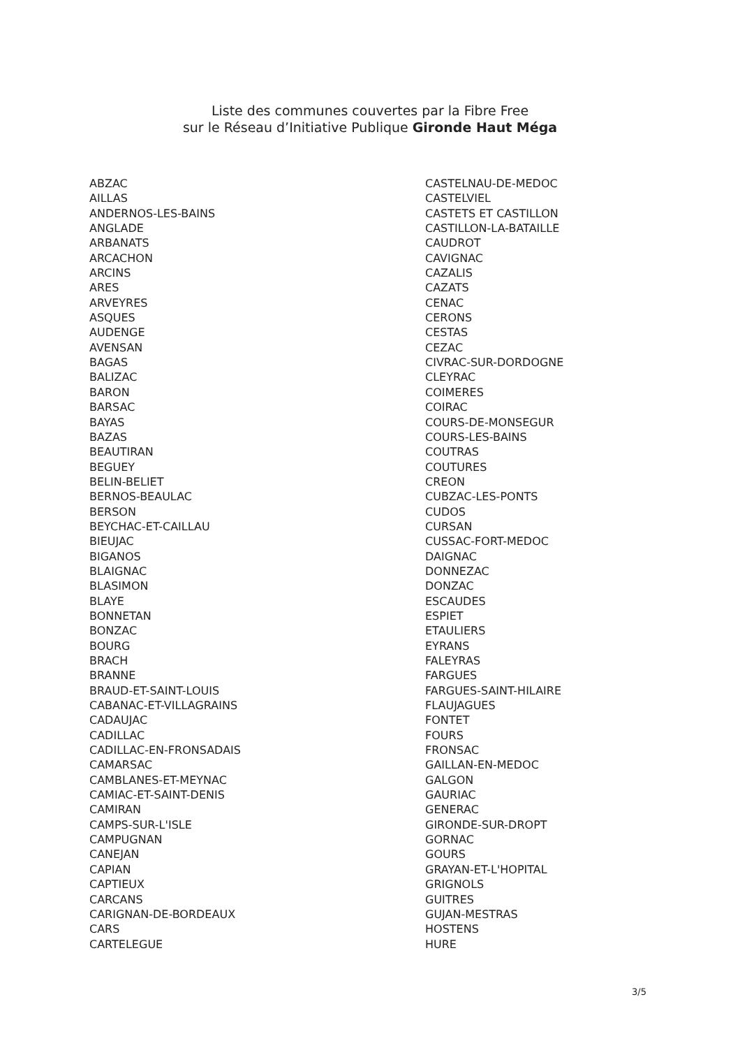Liste des communes couvertes par la Fibre Free
sur le Réseau d’Initiative Publique Gironde Haut Méga
ABZAC
AILLAS
ANDERNOS-LES-BAINS
ANGLADE
ARBANATS
ARCACHON
ARCINS
ARES
ARVEYRES
ASQUES
AUDENGE
AVENSAN
BAGAS
BALIZAC
BARON
BARSAC
BAYAS
BAZAS
BEAUTIRAN
BEGUEY
BELIN-BELIET
BERNOS-BEAULAC
BERSON
BEYCHAC-ET-CAILLAU
BIEUJAC
BIGANOS
BLAIGNAC
BLASIMON
BLAYE
BONNETAN
BONZAC
BOURG
BRACH
BRANNE
BRAUD-ET-SAINT-LOUIS
CABANAC-ET-VILLAGRAINS
CADAUJAC
CADILLAC
CADILLAC-EN-FRONSADAIS
CAMARSAC
CAMBLANES-ET-MEYNAC
CAMIAC-ET-SAINT-DENIS
CAMIRAN
CAMPS-SUR-L'ISLE
CAMPUGNAN
CANEJAN
CAPIAN
CAPTIEUX
CARCANS
CARIGNAN-DE-BORDEAUX
CARS
CARTELEGUE
CASTELNAU-DE-MEDOC
CASTELVIEL
CASTETS ET CASTILLON
CASTILLON-LA-BATAILLE
CAUDROT
CAVIGNAC
CAZALIS
CAZATS
CENAC
CERONS
CESTAS
CEZAC
CIVRAC-SUR-DORDOGNE
CLEYRAC
COIMERES
COIRAC
COURS-DE-MONSEGUR
COURS-LES-BAINS
COUTRAS
COUTURES
CREON
CUBZAC-LES-PONTS
CUDOS
CURSAN
CUSSAC-FORT-MEDOC
DAIGNAC
DONNEZAC
DONZAC
ESCAUDES
ESPIET
ETAULIERS
EYRANS
FALEYRAS
FARGUES
FARGUES-SAINT-HILAIRE
FLAUJAGUES
FONTET
FOURS
FRONSAC
GAILLAN-EN-MEDOC
GALGON
GAURIAC
GENERAC
GIRONDE-SUR-DROPT
GORNAC
GOURS
GRAYAN-ET-L'HOPITAL
GRIGNOLS
GUITRES
GUJAN-MESTRAS
HOSTENS
HURE
3/5